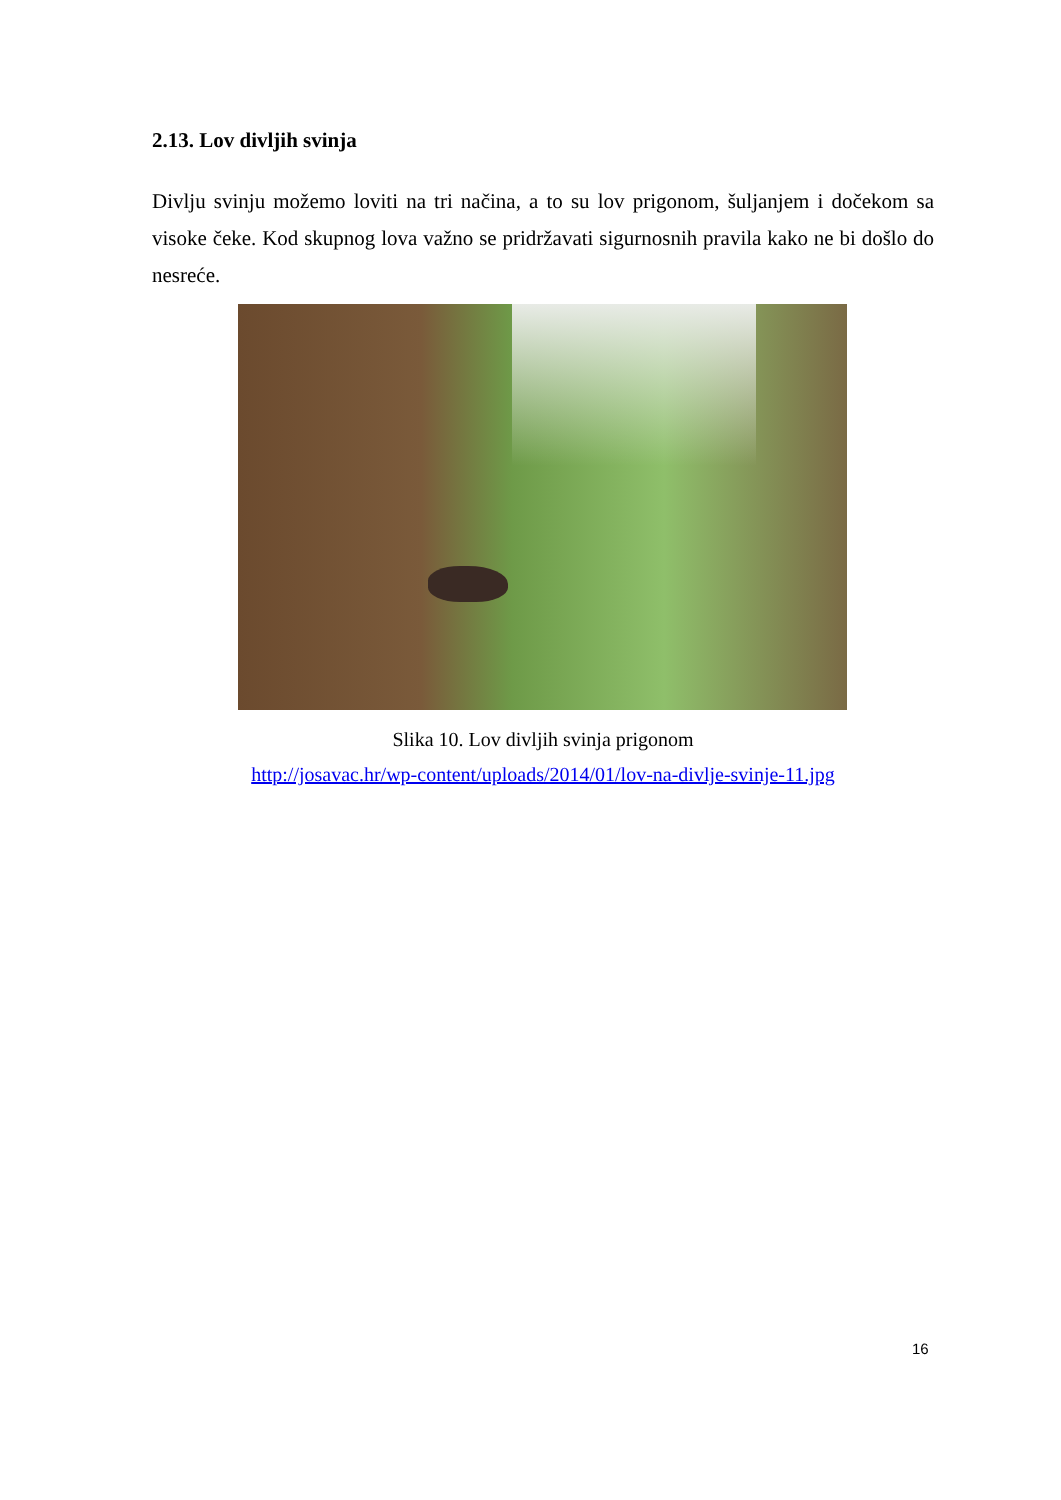2.13. Lov divljih svinja
Divlju svinju možemo loviti na tri načina, a to su lov prigonom, šuljanjem i dočekom sa visoke čeke. Kod skupnog lova važno se pridržavati sigurnosnih pravila kako ne bi došlo do nesreće.
Slika 10. Lov divljih svinja prigonom
http://josavac.hr/wp-content/uploads/2014/01/lov-na-divlje-svinje-11.jpg
16